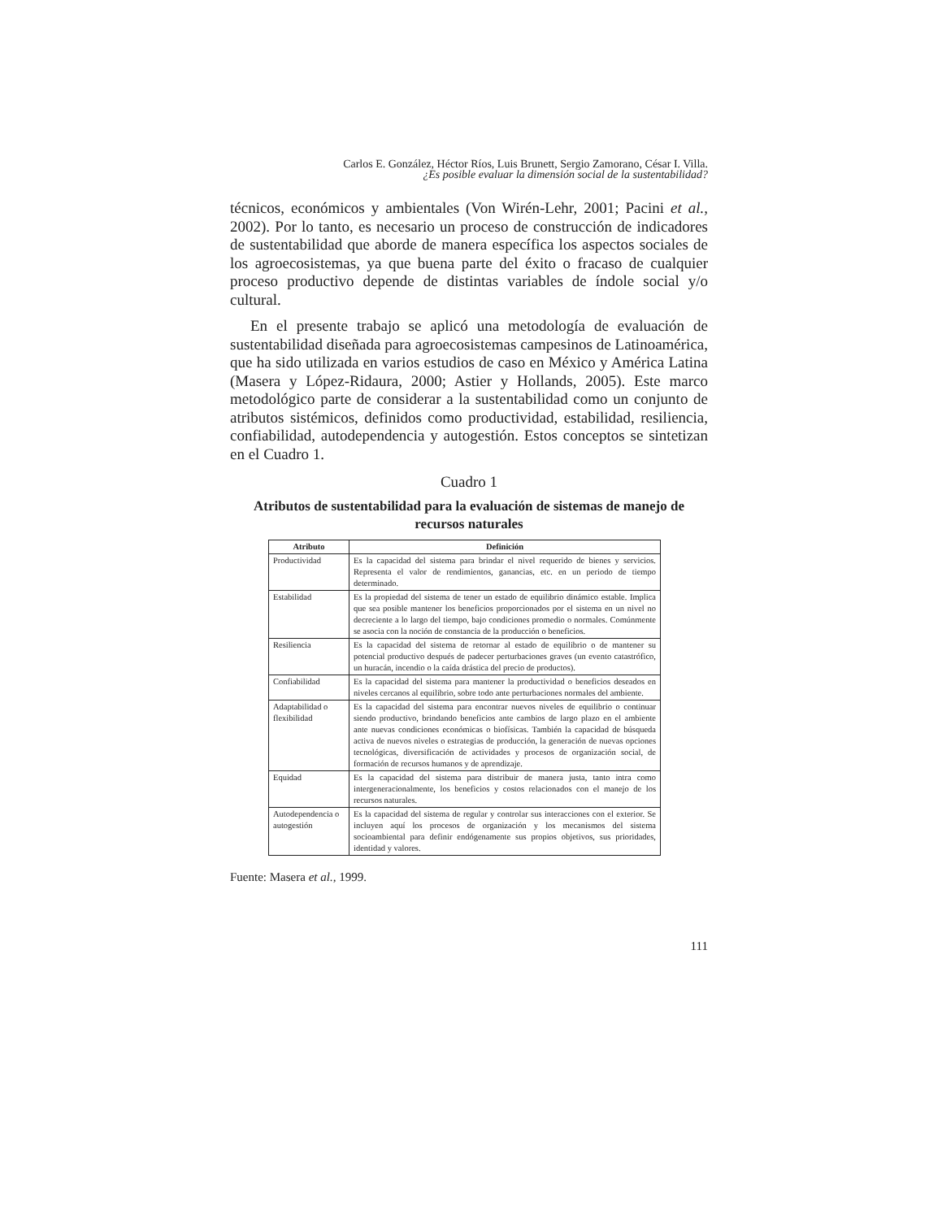Carlos E. González, Héctor Ríos, Luis Brunett, Sergio Zamorano, César I. Villa.
¿Es posible evaluar la dimensión social de la sustentabilidad?
técnicos, económicos y ambientales (Von Wirén-Lehr, 2001; Pacini et al., 2002). Por lo tanto, es necesario un proceso de construcción de indicadores de sustentabilidad que aborde de manera específica los aspectos sociales de los agroecosistemas, ya que buena parte del éxito o fracaso de cualquier proceso productivo depende de distintas variables de índole social y/o cultural.
En el presente trabajo se aplicó una metodología de evaluación de sustentabilidad diseñada para agroecosistemas campesinos de Latinoamérica, que ha sido utilizada en varios estudios de caso en México y América Latina (Masera y López-Ridaura, 2000; Astier y Hollands, 2005). Este marco metodológico parte de considerar a la sustentabilidad como un conjunto de atributos sistémicos, definidos como productividad, estabilidad, resiliencia, confiabilidad, autodependencia y autogestión. Estos conceptos se sintetizan en el Cuadro 1.
Cuadro 1
Atributos de sustentabilidad para la evaluación de sistemas de manejo de recursos naturales
| Atributo | Definición |
| --- | --- |
| Productividad | Es la capacidad del sistema para brindar el nivel requerido de bienes y servicios. Representa el valor de rendimientos, ganancias, etc. en un periodo de tiempo determinado. |
| Estabilidad | Es la propiedad del sistema de tener un estado de equilibrio dinámico estable. Implica que sea posible mantener los beneficios proporcionados por el sistema en un nivel no decreciente a lo largo del tiempo, bajo condiciones promedio o normales. Comúnmente se asocia con la noción de constancia de la producción o beneficios. |
| Resiliencia | Es la capacidad del sistema de retornar al estado de equilibrio o de mantener su potencial productivo después de padecer perturbaciones graves (un evento catastrófico, un huracán, incendio o la caída drástica del precio de productos). |
| Confiabilidad | Es la capacidad del sistema para mantener la productividad o beneficios deseados en niveles cercanos al equilibrio, sobre todo ante perturbaciones normales del ambiente. |
| Adaptabilidad o flexibilidad | Es la capacidad del sistema para encontrar nuevos niveles de equilibrio o continuar siendo productivo, brindando beneficios ante cambios de largo plazo en el ambiente ante nuevas condiciones económicas o biofísicas. También la capacidad de búsqueda activa de nuevos niveles o estrategias de producción, la generación de nuevas opciones tecnológicas, diversificación de actividades y procesos de organización social, de formación de recursos humanos y de aprendizaje. |
| Equidad | Es la capacidad del sistema para distribuir de manera justa, tanto intra como intergeneracionalmente, los beneficios y costos relacionados con el manejo de los recursos naturales. |
| Autodependencia o autogestión | Es la capacidad del sistema de regular y controlar sus interacciones con el exterior. Se incluyen aquí los procesos de organización y los mecanismos del sistema socioambiental para definir endógenamente sus propios objetivos, sus prioridades, identidad y valores. |
Fuente: Masera et al., 1999.
111